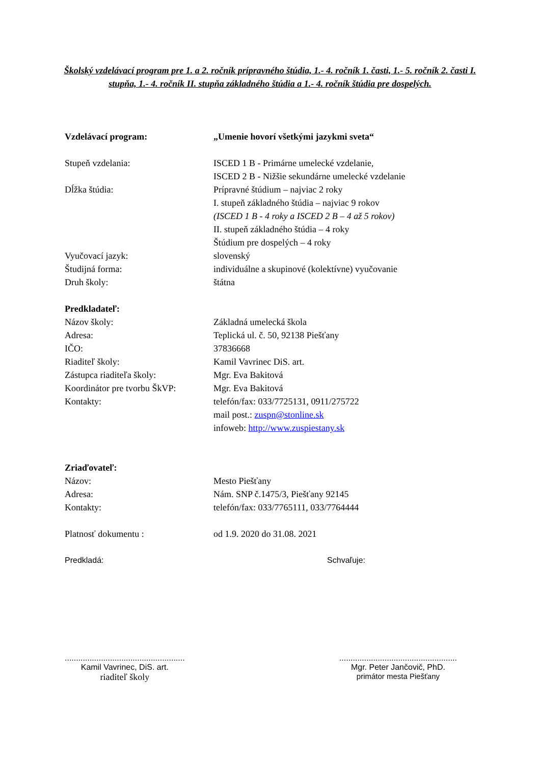Školský vzdelávací program pre 1. a 2. ročník prípravného štúdia, 1.- 4. ročník 1. časti, 1.- 5. ročník 2. časti I. stupňa, 1.- 4. ročník II. stupňa základného štúdia a 1.- 4. ročník štúdia pre dospelých.
Vzdelávací program: „Umenie hovorí všetkými jazykmi sveta“
Stupeň vzdelania: ISCED 1 B - Primárne umelecké vzdelanie,
ISCED 2 B - Nižšie sekundárne umelecké vzdelanie
Dĺžka štúdia: Prípravné štúdium – najviac 2 roky
I. stupeň základného štúdia – najviac 9 rokov
(ISCED 1 B - 4 roky a ISCED 2 B – 4 až 5 rokov)
II. stupeň základného štúdia – 4 roky
Štúdium pre dospelých – 4 roky
Vyučovací jazyk: slovenský
Študijná forma: individuálne a skupinové (kolektívne) vyučovanie
Druh školy: štátna
Predkladateľ:
Názov školy: Základná umelecká škola
Adresa: Teplická ul. č. 50, 92138 Piešťany
IČO: 37836668
Riaditeľ školy: Kamil Vavrinec DiS. art.
Zástupca riaditeľa školy: Mgr. Eva Bakitová
Koordinátor pre tvorbu ŠkVP:
Mgr. Eva Bakitová
Kontakty: telefón/fax: 033/7725131, 0911/275722
mail post.: zuspn@stonline.sk
infoweb: http://www.zuspiestany.sk
Zriaďovateľ:
Názov: Mesto Piešťany
Adresa: Nám. SNP č.1475/3, Piešťany 92145
Kontakty: telefón/fax: 033/7765111, 033/7764444
Platnosť dokumentu : od 1.9. 2020 do 31.08. 2021
Predkladá: Schvaľuje:
.....................................................
Kamil Vavrinec, DiS. art.
riaditeľ školy
....................................................
Mgr. Peter Jančovič, PhD.
primátor mesta Piešťany